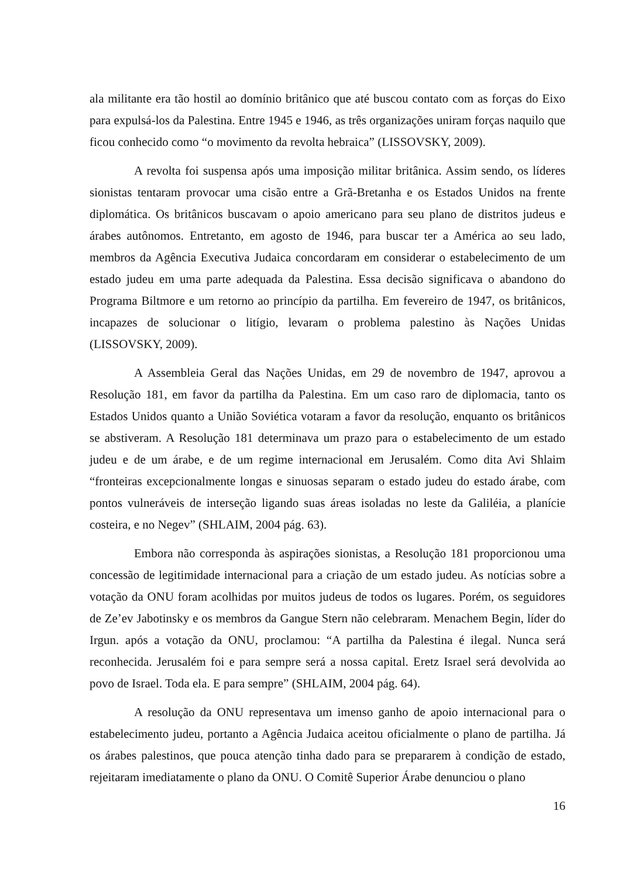ala militante era tão hostil ao domínio britânico que até buscou contato com as forças do Eixo para expulsá-los da Palestina. Entre 1945 e 1946, as três organizações uniram forças naquilo que ficou conhecido como “o movimento da revolta hebraica” (LISSOVSKY, 2009).
A revolta foi suspensa após uma imposição militar britânica. Assim sendo, os líderes sionistas tentaram provocar uma cisão entre a Grã-Bretanha e os Estados Unidos na frente diplomática. Os britânicos buscavam o apoio americano para seu plano de distritos judeus e árabes autônomos. Entretanto, em agosto de 1946, para buscar ter a América ao seu lado, membros da Agência Executiva Judaica concordaram em considerar o estabelecimento de um estado judeu em uma parte adequada da Palestina. Essa decisão significava o abandono do Programa Biltmore e um retorno ao princípio da partilha. Em fevereiro de 1947, os britânicos, incapazes de solucionar o litígio, levaram o problema palestino às Nações Unidas (LISSOVSKY, 2009).
A Assembleia Geral das Nações Unidas, em 29 de novembro de 1947, aprovou a Resolução 181, em favor da partilha da Palestina. Em um caso raro de diplomacia, tanto os Estados Unidos quanto a União Soviética votaram a favor da resolução, enquanto os britânicos se abstiveram. A Resolução 181 determinava um prazo para o estabelecimento de um estado judeu e de um árabe, e de um regime internacional em Jerusalém. Como dita Avi Shlaim “fronteiras excepcionalmente longas e sinuosas separam o estado judeu do estado árabe, com pontos vulneráveis de interseção ligando suas áreas isoladas no leste da Galiléia, a planície costeira, e no Negev” (SHLAIM, 2004 pág. 63).
Embora não corresponda às aspirações sionistas, a Resolução 181 proporcionou uma concessão de legitimidade internacional para a criação de um estado judeu. As notícias sobre a votação da ONU foram acolhidas por muitos judeus de todos os lugares. Porém, os seguidores de Ze’ev Jabotinsky e os membros da Gangue Stern não celebraram. Menachem Begin, líder do Irgun. após a votação da ONU, proclamou: “A partilha da Palestina é ilegal. Nunca será reconhecida. Jerusalém foi e para sempre será a nossa capital. Eretz Israel será devolvida ao povo de Israel. Toda ela. E para sempre” (SHLAIM, 2004 pág. 64).
A resolução da ONU representava um imenso ganho de apoio internacional para o estabelecimento judeu, portanto a Agência Judaica aceitou oficialmente o plano de partilha. Já os árabes palestinos, que pouca atenção tinha dado para se prepararem à condição de estado, rejeitaram imediatamente o plano da ONU. O Comitê Superior Árabe denunciou o plano
16